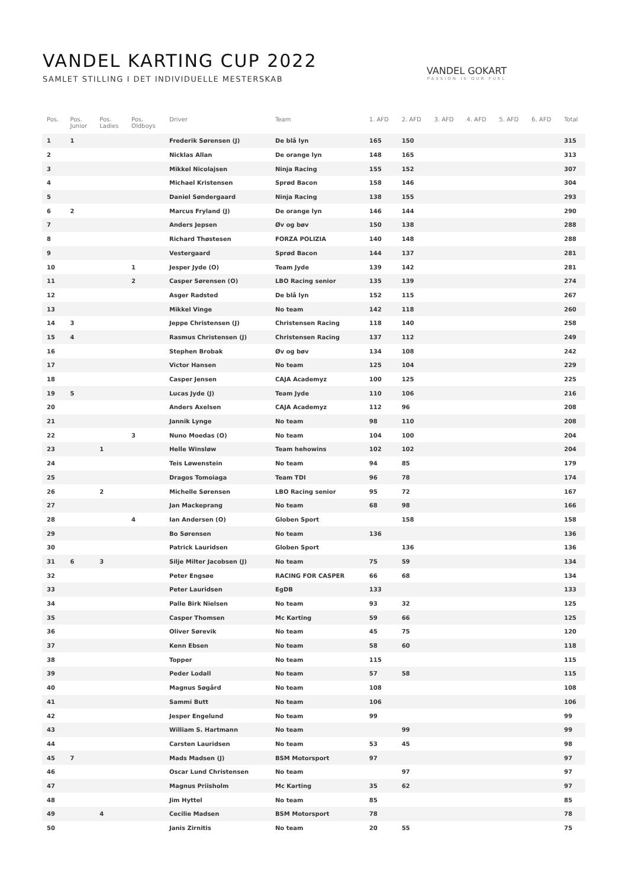VANDEL KARTING CUP 2022
SAMLET STILLING I DET INDIVIDUELLE MESTERSKAB
VANDEL GOKART
PASSION IS OUR FUEL
| Pos. | Pos. Junior | Pos. Ladies | Pos. Oldboys | Driver | Team | 1. AFD | 2. AFD | 3. AFD | 4. AFD | 5. AFD | 6. AFD | Total |
| --- | --- | --- | --- | --- | --- | --- | --- | --- | --- | --- | --- | --- |
| 1 | 1 | | | Frederik Sørensen (J) | De blå lyn | 165 | 150 | | | | | 315 |
| 2 | | | | Nicklas Allan | De orange lyn | 148 | 165 | | | | | 313 |
| 3 | | | | Mikkel Nicolajsen | Ninja Racing | 155 | 152 | | | | | 307 |
| 4 | | | | Michael Kristensen | Sprød Bacon | 158 | 146 | | | | | 304 |
| 5 | | | | Daniel Søndergaard | Ninja Racing | 138 | 155 | | | | | 293 |
| 6 | 2 | | | Marcus Fryland (J) | De orange lyn | 146 | 144 | | | | | 290 |
| 7 | | | | Anders Jepsen | Øv og bøv | 150 | 138 | | | | | 288 |
| 8 | | | | Richard Thøstesen | FORZA POLIZIA | 140 | 148 | | | | | 288 |
| 9 | | | | Vestergaard | Sprød Bacon | 144 | 137 | | | | | 281 |
| 10 | | | 1 | Jesper Jyde (O) | Team Jyde | 139 | 142 | | | | | 281 |
| 11 | | | 2 | Casper Sørensen (O) | LBO Racing senior | 135 | 139 | | | | | 274 |
| 12 | | | | Asger Radsted | De blå lyn | 152 | 115 | | | | | 267 |
| 13 | | | | Mikkel Vinge | No team | 142 | 118 | | | | | 260 |
| 14 | 3 | | | Jeppe Christensen (J) | Christensen Racing | 118 | 140 | | | | | 258 |
| 15 | 4 | | | Rasmus Christensen (J) | Christensen Racing | 137 | 112 | | | | | 249 |
| 16 | | | | Stephen Brobak | Øv og bøv | 134 | 108 | | | | | 242 |
| 17 | | | | Victor Hansen | No team | 125 | 104 | | | | | 229 |
| 18 | | | | Casper Jensen | CAJA Academyz | 100 | 125 | | | | | 225 |
| 19 | 5 | | | Lucas Jyde (J) | Team Jyde | 110 | 106 | | | | | 216 |
| 20 | | | | Anders Axelsen | CAJA Academyz | 112 | 96 | | | | | 208 |
| 21 | | | | Jannik Lynge | No team | 98 | 110 | | | | | 208 |
| 22 | | | 3 | Nuno Moedas (O) | No team | 104 | 100 | | | | | 204 |
| 23 | | 1 | | Helle Winsløw | Team hehowins | 102 | 102 | | | | | 204 |
| 24 | | | | Teis Løwenstein | No team | 94 | 85 | | | | | 179 |
| 25 | | | | Dragos Tomoiaga | Team TDI | 96 | 78 | | | | | 174 |
| 26 | | 2 | | Michelle Sørensen | LBO Racing senior | 95 | 72 | | | | | 167 |
| 27 | | | | Jan Mackeprang | No team | 68 | 98 | | | | | 166 |
| 28 | | | 4 | Ian Andersen (O) | Globen Sport | | 158 | | | | | 158 |
| 29 | | | | Bo Sørensen | No team | 136 | | | | | | 136 |
| 30 | | | | Patrick Lauridsen | Globen Sport | | 136 | | | | | 136 |
| 31 | 6 | 3 | | Silje Milter Jacobsen (J) | No team | 75 | 59 | | | | | 134 |
| 32 | | | | Peter Engsøe | RACING FOR CASPER | 66 | 68 | | | | | 134 |
| 33 | | | | Peter Lauridsen | EgDB | 133 | | | | | | 133 |
| 34 | | | | Palle Birk Nielsen | No team | 93 | 32 | | | | | 125 |
| 35 | | | | Casper Thomsen | Mc Karting | 59 | 66 | | | | | 125 |
| 36 | | | | Oliver Sørevik | No team | 45 | 75 | | | | | 120 |
| 37 | | | | Kenn Ebsen | No team | 58 | 60 | | | | | 118 |
| 38 | | | | Topper | No team | 115 | | | | | | 115 |
| 39 | | | | Peder Lodall | No team | 57 | 58 | | | | | 115 |
| 40 | | | | Magnus Søgård | No team | 108 | | | | | | 108 |
| 41 | | | | Sammi Butt | No team | 106 | | | | | | 106 |
| 42 | | | | Jesper Engelund | No team | 99 | | | | | | 99 |
| 43 | | | | William S. Hartmann | No team | | 99 | | | | | 99 |
| 44 | | | | Carsten Lauridsen | No team | 53 | 45 | | | | | 98 |
| 45 | 7 | | | Mads Madsen (J) | BSM Motorsport | 97 | | | | | | 97 |
| 46 | | | | Oscar Lund Christensen | No team | | 97 | | | | | 97 |
| 47 | | | | Magnus Priisholm | Mc Karting | 35 | 62 | | | | | 97 |
| 48 | | | | Jim Hyttel | No team | 85 | | | | | | 85 |
| 49 | | 4 | | Cecilie Madsen | BSM Motorsport | 78 | | | | | | 78 |
| 50 | | | | Janis Zirnitis | No team | 20 | 55 | | | | | 75 |